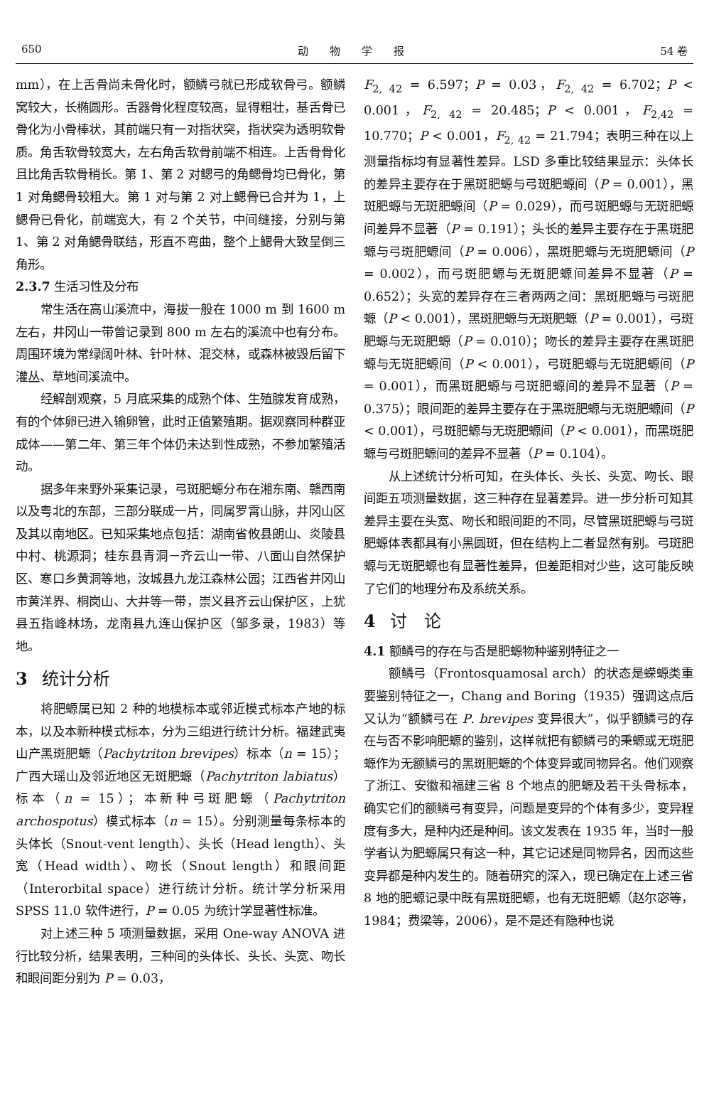650 动　　物　　学　　报 54 卷
mm），在上舌骨尚未骨化时，额鳞弓就已形成软骨弓。额鳞窝较大，长椭圆形。舌器骨化程度较高，显得粗壮，基舌骨已骨化为小骨棒状，其前端只有一对指状突，指状突为透明软骨质。角舌软骨较宽大，左右角舌软骨前端不相连。上舌骨骨化且比角舌软骨稍长。第 1、第 2 对鳃弓的角鳃骨均已骨化，第 1 对角鳃骨较粗大。第 1 对与第 2 对上鳃骨已合并为 1，上鳃骨已骨化，前端宽大，有 2 个关节，中间缝接，分别与第 1、第 2 对角鳃骨联结，形直不弯曲，整个上鳃骨大致呈倒三角形。
2.3.7 生活习性及分布
常生活在高山溪流中，海拔一般在 1000 m 到 1600 m 左右，井冈山一带曾记录到 800 m 左右的溪流中也有分布。周围环境为常绿阔叶林、针叶林、混交林，或森林被毁后留下灌丛、草地间溪流中。
经解剖观察，5 月底采集的成熟个体、生殖腺发育成熟，有的个体卵已进入输卵管，此时正值繁殖期。据观察同种群亚成体——第二年、第三年个体仍未达到性成熟，不参加繁殖活动。
据多年来野外采集记录，弓斑肥螈分布在湘东南、赣西南以及粤北的东部，三部分联成一片，同属罗霄山脉，井冈山区及其以南地区。已知采集地点包括：湖南省攸县朗山、炎陵县中村、桃源洞；桂东县青洞－齐云山一带、八面山自然保护区、寒口乡黄洞等地，汝城县九龙江森林公园；江西省井冈山市黄洋界、桐岗山、大井等一带，崇义县齐云山保护区，上犹县五指峰林场，龙南县九连山保护区（邹多录，1983）等地。
3 统计分析
将肥螈属已知 2 种的地模标本或邻近模式标本产地的标本，以及本新种模式标本，分为三组进行统计分析。福建武夷山产黑斑肥螈（Pachytriton brevipes）标本（n = 15）；广西大瑶山及邻近地区无斑肥螈（Pachytriton labiatus）标本（n = 15）；本新种弓斑肥螈（Pachytriton archospotus）模式标本（n = 15）。分别测量每条标本的头体长（Snout-vent length）、头长（Head length）、头宽（Head width）、吻长（Snout length）和眼间距（Interorbital space）进行统计分析。统计学分析采用 SPSS 11.0 软件进行，P = 0.05 为统计学显著性标准。
对上述三种 5 项测量数据，采用 One-way ANOVA 进行比较分析，结果表明，三种间的头体长、头长、头宽、吻长和眼间距分别为 P = 0.03，
F<sub>2, 42</sub> = 6.597；P = 0.03，F<sub>2, 42</sub> = 6.702；P < 0.001，F<sub>2, 42</sub> = 20.485；P < 0.001，F<sub>2,42</sub> = 10.770；P < 0.001，F<sub>2, 42</sub> = 21.794；表明三种在以上测量指标均有显著性差异。LSD 多重比较结果显示：头体长的差异主要存在于黑斑肥螈与弓斑肥螈间（P = 0.001），黑斑肥螈与无斑肥螈间（P = 0.029），而弓斑肥螈与无斑肥螈间差异不显著（P = 0.191）；头长的差异主要存在于黑斑肥螈与弓斑肥螈间（P = 0.006），黑斑肥螈与无斑肥螈间（P = 0.002），而弓斑肥螈与无斑肥螈间差异不显著（P = 0.652）；头宽的差异存在三者两两之间：黑斑肥螈与弓斑肥螈（P < 0.001），黑斑肥螈与无斑肥螈（P = 0.001），弓斑肥螈与无斑肥螈（P = 0.010）；吻长的差异主要存在黑斑肥螈与无斑肥螈间（P < 0.001），弓斑肥螈与无斑肥螈间（P = 0.001），而黑斑肥螈与弓斑肥螈间的差异不显著（P = 0.375）；眼间距的差异主要存在于黑斑肥螈与无斑肥螈间（P < 0.001），弓斑肥螈与无斑肥螈间（P < 0.001），而黑斑肥螈与弓斑肥螈间的差异不显著（P = 0.104）。
从上述统计分析可知，在头体长、头长、头宽、吻长、眼间距五项测量数据，这三种存在显著差异。进一步分析可知其差异主要在头宽、吻长和眼间距的不同，尽管黑斑肥螈与弓斑肥螈体表都具有小黑圆斑，但在结构上二者显然有别。弓斑肥螈与无斑肥螈也有显著性差异，但差距相对少些，这可能反映了它们的地理分布及系统关系。
4 讨　论
4.1 额鳞弓的存在与否是肥螈物种鉴别特征之一
额鳞弓（Frontosquamosal arch）的状态是蝾螈类重要鉴别特征之一，Chang and Boring（1935）强调这点后又认为“额鳞弓在 P. brevipes 变异很大”，似乎额鳞弓的存在与否不影响肥螈的鉴别，这样就把有额鳞弓的秉螈或无斑肥螈作为无额鳞弓的黑斑肥螈的个体变异或同物异名。他们观察了浙江、安徽和福建三省 8 个地点的肥螈及若干头骨标本，确实它们的额鳞弓有变异，问题是变异的个体有多少，变异程度有多大，是种内还是种间。该文发表在 1935 年，当时一般学者认为肥螈属只有这一种，其它记述是同物异名，因而这些变异都是种内发生的。随着研究的深入，现已确定在上述三省 8 地的肥螈记录中既有黑斑肥螈，也有无斑肥螈（赵尔宓等，1984；费梁等，2006），是不是还有隐种也说